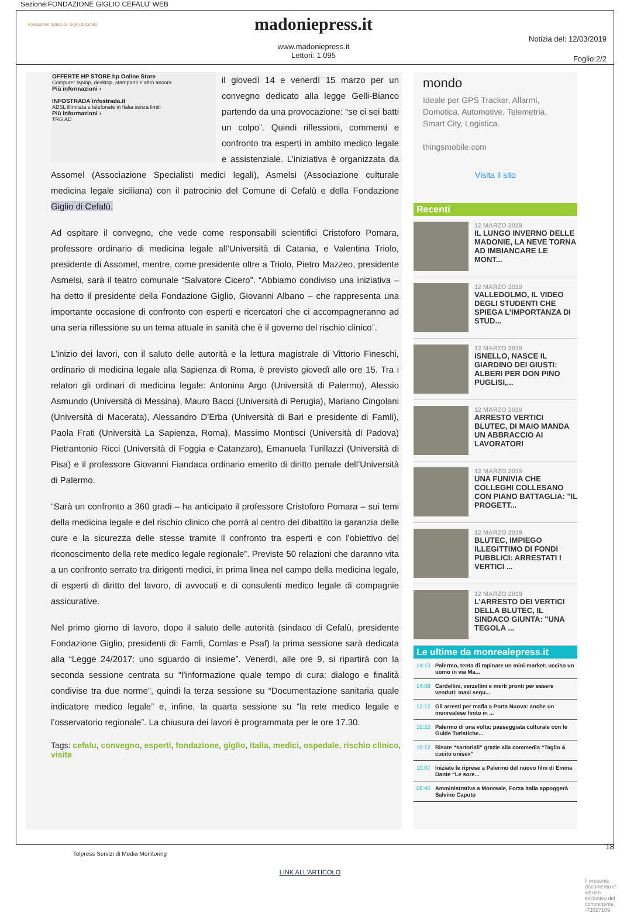Sezione:FONDAZIONE GIGLIO CEFALU' WEB
Fondazione Istituto G. Giglio di Cefalù
madoniepress.it
www.madoniepress.it
Lettori: 1.095
Notizia del: 12/03/2019
Foglio:2/2
OFFERTE HP STORE hp Online Store
Computer laptop, desktop, stampanti e altro ancora
Più informazioni ›
INFOSTRADA infostrada.it
ADSL illimitata e telefonate in Italia senza limiti
Più informazioni ›
TRG AD
il giovedì 14 e venerdì 15 marzo per un convegno dedicato alla legge Gelli-Bianco partendo da una provocazione: “se ci sei batti un colpo”. Quindi riflessioni, commenti e confronto tra esperti in ambito medico legale e assistenziale. L’iniziativa è organizzata da Assomel (Associazione Specialisti medici legali), Asmelsi (Associazione culturale medicina legale siciliana) con il patrocinio del Comune di Cefalù e della Fondazione Giglio di Cefalù.
Ad ospitare il convegno, che vede come responsabili scientifici Cristoforo Pomara, professore ordinario di medicina legale all’Università di Catania, e Valentina Triolo, presidente di Assomel, mentre, come presidente oltre a Triolo, Pietro Mazzeo, presidente Asmelsi, sarà il teatro comunale “Salvatore Cicero”. “Abbiamo condiviso una iniziativa – ha detto il presidente della Fondazione Giglio, Giovanni Albano – che rappresenta una importante occasione di confronto con esperti e ricercatori che ci accompagneranno ad una seria riflessione su un tema attuale in sanità che è il governo del rischio clinico”.
L’inizio dei lavori, con il saluto delle autorità e la lettura magistrale di Vittorio Fineschi, ordinario di medicina legale alla Sapienza di Roma, è previsto giovedì alle ore 15. Tra i relatori gli ordinari di medicina legale: Antonina Argo (Università di Palermo), Alessio Asmundo (Università di Messina), Mauro Bacci (Università di Perugia), Mariano Cingolani (Università di Macerata), Alessandro D’Erba (Università di Bari e presidente di Famli), Paola Frati (Università La Sapienza, Roma), Massimo Montisci (Università di Padova) Pietrantonio Ricci (Università di Foggia e Catanzaro), Emanuela Turillazzi (Università di Pisa) e il professore Giovanni Fiandaca ordinario emerito di diritto penale dell’Università di Palermo.
“Sarà un confronto a 360 gradi – ha anticipato il professore Cristoforo Pomara – sui temi della medicina legale e del rischio clinico che porrà al centro del dibattito la garanzia delle cure e la sicurezza delle stesse tramite il confronto tra esperti e con l’obiettivo del riconoscimento della rete medico legale regionale”. Previste 50 relazioni che daranno vita a un confronto serrato tra dirigenti medici, in prima linea nel campo della medicina legale, di esperti di diritto del lavoro, di avvocati e di consulenti medico legale di compagnie assicurative.
Nel primo giorno di lavoro, dopo il saluto delle autorità (sindaco di Cefalù, presidente Fondazione Giglio, presidenti di: Famli, Comlas e Psaf) la prima sessione sarà dedicata alla “Legge 24/2017: uno sguardo di insieme”. Venerdì, alle ore 9, si ripartirà con la seconda sessione centrata su “l’informazione quale tempo di cura: dialogo e finalità condivise tra due norme”, quindi la terza sessione su “Documentazione sanitaria quale indicatore medico legale” e, infine, la quarta sessione su “la rete medico legale e l’osservatorio regionale”. La chiusura dei lavori è programmata per le ore 17.30.
Tags: cefalu, convegno, esperti, fondazione, giglio, italia, medici, ospedale, rischio clinico, visite
mondo
Ideale per GPS Tracker, Allarmi, Domotica, Automotive, Telemetria, Smart City, Logistica.
thingsmobile.com
Visita il sito
Recenti
12 MARZO 2019
IL LUNGO INVERNO DELLE MADONIE, LA NEVE TORNA AD IMBIANCARE LE MONT...
12 MARZO 2019
VALLEDOLMO, IL VIDEO DEGLI STUDENTI CHE SPIEGA L’IMPORTANZA DI STUD...
12 MARZO 2019
ISNELLO, NASCE IL GIARDINO DEI GIUSTI: ALBERI PER DON PINO PUGLISI,...
12 MARZO 2019
ARRESTO VERTICI BLUTEC, DI MAIO MANDA UN ABBRACCIO AI LAVORATORI
12 MARZO 2019
UNA FUNIVIA CHE COLLEGHI COLLESANO CON PIANO BATTAGLIA: "IL PROGETT...
12 MARZO 2019
BLUTEC, IMPIEGO ILLEGITTIMO DI FONDI PUBBLICI: ARRESTATI I VERTICI ...
12 MARZO 2019
L’ARRESTO DEI VERTICI DELLA BLUTEC, IL SINDACO GIUNTA: "UNA TEGOLA ...
Le ultime da monrealepress.it
14:13 Palermo, tenta di rapinare un mini-market: ucciso un uomo in via Ma...
14:08 Cardellini, verzellini e merli pronti per essere venduti: maxi sequ...
12:12 Gli arresti per mafia a Porta Nuova: anche un monrealese finito in ...
10:22 Palermo di una volta: passeggiata culturale con le Guide Turistiche...
10:12 Risate “sartoriali” grazie alla commedia “Taglio & cucito unisex”
10:07 Iniziate le riprese a Palermo del nuovo film di Emma Dante “Le sore...
09:45 Amministrative a Monreale, Forza Italia appoggerà Salvino Caputo
Telpress Servizi di Media Monitoring
18
LINK ALL'ARTICOLO
Il presente documento e' ad uso esclusivo del committente. -73027109